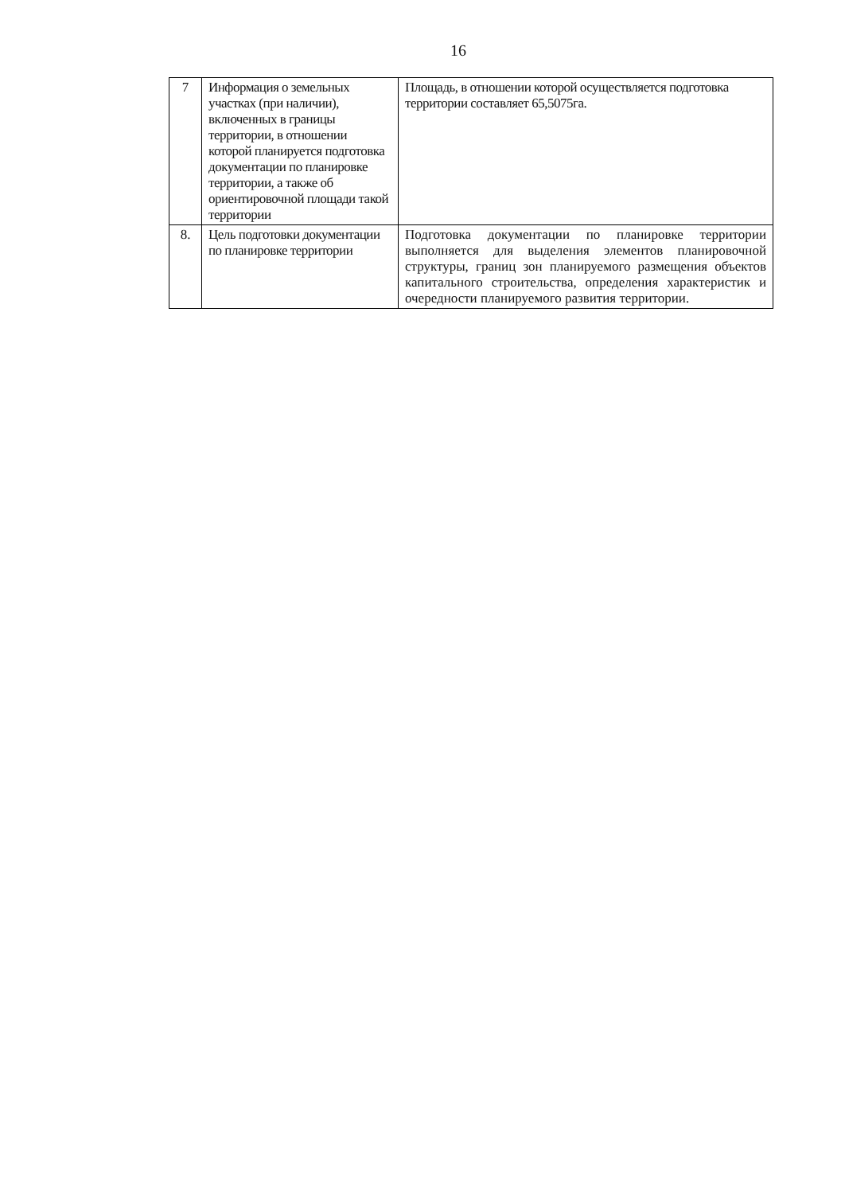16
| 7 | Информация о земельных участках (при наличии), включенных в границы территории, в отношении которой планируется подготовка документации по планировке территории, а также об ориентировочной площади такой территории | Площадь, в отношении которой осуществляется подготовка территории составляет 65,5075га. |
| 8. | Цель подготовки документации по планировке территории | Подготовка документации по планировке территории выполняется для выделения элементов планировочной структуры, границ зон планируемого размещения объектов капитального строительства, определения характеристик и очередности планируемого развития территории. |